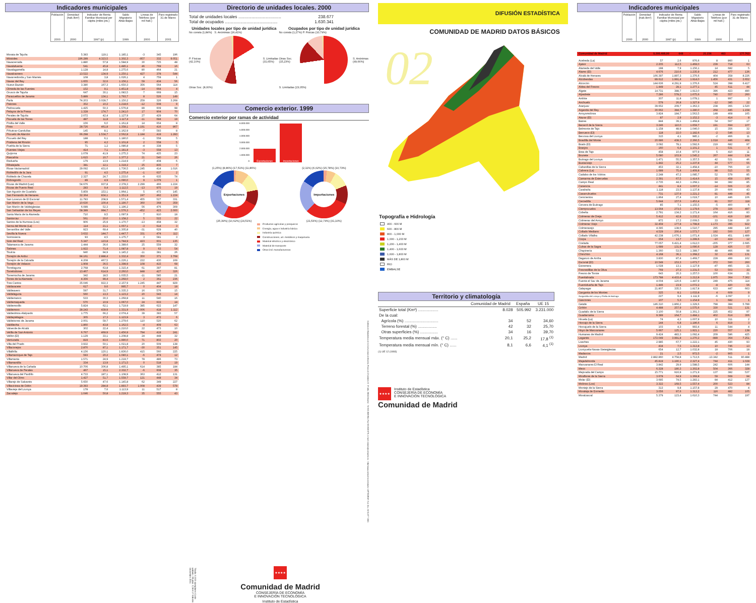Indicadores municipales
| | Población 2000 | Densidad (hab./km²) 2000 | Indicador de Renta Familiar Municipal per cápita (miles pts.) 1997 (p) | Saldo Migratorio Altas-Bajas 1999 | Líneas de Teléfono (por mil hab.) 2000 | Paro registrado 31 de Marzo 2001 |
| --- | --- | --- | --- | --- | --- | --- |
| Morata de Tajuña | 5.383 | 119,1 | 1.185,1 | -3 | 345 | 196 |
| Móstoles | 196.289 | 4.323,5 | 1.302,3 | -957 | 332 | 9.051 |
| Navacerrada | 1.880 | 57,8 | 1.584,9 | 30 | 725 | 48 |
| Navalafuente | 541 | 45,8 | 1.485,1 | 46 | 769 | 16 |
| Navalagamella | 1.128 | 14,8 | 1.275,6 | 80 | 464 | 21 |
| Navalcarnero | 13.522 | 134,9 | 1.250,1 | 427 | 378 | 544 |
| Navarredonda y San Mamés | 108 | 3,8 | 1.026,1 | 4 | 759 | 1 |
| Navas del Rey | 1.655 | 32,6 | 1.156,1 | 59 | 434 | 56 |
| Nuevo Baztán | 3.380 | 167,3 | 1.650,3 | 356 | 564 | 114 |
| Olmeda de las Fuentes | 152 | 9,1 | 1.451,8 | -14 | 664 | 4 |
| Orusco de Tajuña | 647 | 30,1 | 1.083,5 | 7 | 669 | 15 |
| Paracuellos de Jarama | 5.889 | 134,1 | 1.793,7 | 8 | 526 | 149 |
| Parla | 74.203 | 3.028,7 | 1.150,2 | 259 | 326 | 3.268 |
| Patones | 352 | 10,2 | 1.218,6 | -12 | 508 | 9 |
| Pedrezuela | 1.425 | 50,3 | 1.576,8 | 89 | 609 | 98 |
| Pelayos de la Presa | 1.328 | 174,7 | 1.241,0 | 17 | 904 | 70 |
| Perales de Tajuña | 2.072 | 42,4 | 1.127,9 | 27 | 429 | 64 |
| Pezuela de las Torres | 487 | 11,8 | 1.117,4 | -11 | 694 | 19 |
| Pinilla del Valle | 156 | 6,0 | 1.161,8 | 14 | 654 | 8 |
| Pinto | 28.726 | 461,8 | 1.358,1 | 1.191 | 416 | 867 |
| Piñuécar-Gandullas | 145 | 8,1 | 1.162,9 | -7 | 593 | 8 |
| Pozuelo de Alarcón | 66.298 | 1.534,7 | 2.562,8 | 1.184 | 419 | 1.283 |
| Pozuelo del Rey | 188 | 6,1 | 1.180,0 | -1 | 558 | 5 |
| Prádena del Rincón | 95 | 4,2 | 1.101,8 | 2 | 558 | 5 |
| Puebla de la Sierra | 71 | 1,2 | 1.086,8 | -4 | 338 | 5 |
| Puentes Viejas | 414 | 7,1 | 1.181,8 | -3 | 558 | 13 |
| Quijorna | 1.078 | 41,9 | 1.275,3 | 74 | 425 | 23 |
| Rascafría | 1.615 | 10,7 | 1.377,2 | 21 | 540 | 26 |
| Redueña | 179 | 13,9 | 1.214,9 | -7 | 408 | 6 |
| Ribatejada | 381 | 12,1 | 1.319,2 | 25 | 835 | 7 |
| Rivas-Vaciamadrid | 29.092 | 431,6 | 1.736,5 | 1.245 | 414 | 1.016 |
| Robledillo de la Jara | 91 | 4,5 | 1.275,4 | -1 | 637 | 2 |
| Robledo de Chavela | 2.327 | 24,7 | 1.233,0 | -9 | 635 | 74 |
| Robregordo | 89 | 4,9 | 1.090,0 | 9 | 1.079 | 1 |
| Rozas de Madrid (Las) | 54.676 | 937,8 | 2.378,3 | 2.299 | 466 | 1.224 |
| Rozas de Puerto Real | 283 | 9,4 | 1.112,5 | -13 | 975 | 19 |
| San Agustín de Guadalix | 5.859 | 153,1 | 1.964,1 | 5 | 472 | 145 |
| San Fernando de Henares | 32.364 | 834,1 | 1.351,9 | 247 | 462 | 1.224 |
| San Lorenzo de El Escorial | 11.783 | 208,9 | 1.571,4 | 455 | 527 | 331 |
| San Martín de la Vega | 10.630 | 100,4 | 1.190,7 | 360 | 368 | 359 |
| San Martín de Valdeiglesias | 6.089 | 52,3 | 1.196,2 | 56 | 476 | 309 |
| San Sebastián de los Reyes | 58.389 | 994,7 | 1.576,3 | -452 | 423 | 2.000 |
| Santa María de la Alameda | 710 | 9,5 | 1.097,9 | 7 | 910 | 18 |
| Santorcaz | 561 | 20,0 | 1.158,2 | 5 | 522 | 22 |
| Santos de la Humosa (Los) | 906 | 25,9 | 1.170,7 | -13 | 458 | 32 |
| Serna del Monte (La) | 114 | 21,1 | 1.057,1 | -3 | 614 | 3 |
| Serranillos del Valle | 923 | 69,4 | 1.305,8 | -31 | 629 | 40 |
| Sevilla la Nueva | 3.632 | 144,7 | 1.447,7 | 331 | 474 | 112 |
| Somosierra | 93 | 4,5 | 1.175,7 | 3 | 581 | 3 |
| Soto del Real | 5.347 | 123,8 | 1.744,9 | 423 | 601 | 135 |
| Talamanca de Jarama | 1.444 | 36,6 | 1.389,6 | 25 | 559 | 32 |
| Tielmes | 1.922 | 71,4 | 1.087,8 | 9 | 63 | 54 |
| Titulcia | 940 | 94,9 | 1.145,2 | -11 | 381 | 26 |
| Torrejón de Ardoz | 94.161 | 2.888,4 | 1.332,4 | 350 | 371 | 3.768 |
| Torrejón de la Calzada | 4.208 | 467,5 | 1.226,1 | 222 | 430 | 169 |
| Torrejón de Velasco | 1.908 | 36,5 | 1.398,9 | 108 | 415 | 68 |
| Torrelaguna | 2.768 | 63,8 | 1.315,4 | 61 | 397 | 81 |
| Torrelodones | 13.467 | 614,9 | 2.260,0 | 848 | 427 | 326 |
| Torremocha de Jarama | 342 | 18,5 | 1.035,5 | -11 | 585 | 21 |
| Torres de la Alameda | 4.356 | 99,4 | 1.269,0 | 2 | 361 | 236 |
| Tres Cantos | 35.046 | 922,3 | 2.157,9 | 1.245 | 447 | 829 |
| Valdaracete | 617 | 9,6 | 995,7 | 0 | 404 | 18 |
| Valdeavero | 597 | 31,7 | 1.335,3 | 16 | 576 | 15 |
| Valdelaguna | 560 | 13,3 | 1.123,2 | 20 | 543 | 14 |
| Valdemanco | 533 | 30,3 | 1.269,8 | 11 | 540 | 16 |
| Valdemaqueda | 570 | 10,9 | 1.067,0 | 24 | 633 | 18 |
| Valdemorillo | 5.824 | 62,1 | 1.719,9 | 385 | 622 | 147 |
| Valdemoro | 28.243 | 439,9 | 1.331,9 | 2.006 | 418 | 1.112 |
| Valdeolmos-Alalpardo | 1.775 | 66,2 | 2.074,4 | 39 | 393 | 57 |
| Valdepiélagos | 305 | 17,3 | 1.123,9 | 3 | 472 | 6 |
| Valdetorres de Jarama | 2.001 | 59,7 | 1.279,6 | 110 | 520 | 62 |
| Valdilecha | 1.860 | 43,8 | 1.162,5 | -4 | 409 | 63 |
| Valverde de Alcalá | 302 | 22,4 | 1.210,0 | 22 | 473 | 10 |
| Velilla de San Antonio | 6.767 | 469,9 | 1.456,9 | 794 | 419 | 241 |
| Vellón (El) | 1.129 | 33,1 | 1.208,8 | 24 | 448 | 32 |
| Venturada | 819 | 83,6 | 1.990,0 | 71 | 802 | 20 |
| Villa del Prado | 3.932 | 50,1 | 1.021,8 | 20 | 509 | 138 |
| Villaconejos | 2.870 | 87,1 | 1.171,7 | -30 | 351 | 145 |
| Villalbilla | 4.156 | 120,1 | 1.836,0 | 415 | 560 | 225 |
| Villamanrique de Tajo | 593 | 20,2 | 1.040,1 | -6 | 474 | 12 |
| Villamanta | 1.571 | 24,9 | 1.219,7 | 78 | 486 | 73 |
| Villamantilla | 334 | 13,9 | 1.171,5 | 0 | 518 | 19 |
| Villanueva de la Cañada | 10.706 | 306,8 | 1.495,1 | 614 | 385 | 184 |
| Villanueva de Perales | 467 | 15,1 | 2.332,7 | -6 | 608 | 35 |
| Villanueva del Pardillo | 4.733 | 187,1 | 1.108,9 | 363 | 412 | 131 |
| Villar del Olmo | 1.427 | 51,7 | 1.559,7 | 121 | 448 | 34 |
| Villarejo de Salvanés | 5.650 | 47,6 | 1.145,8 | 62 | 349 | 227 |
| Villaviciosa de Odón | 19.393 | 284,8 | 1.893,7 | 1.008 | 439 | 578 |
| Villavieja del Lozoya | 178 | 7,6 | 1.113,9 | 11 | 517 | 8 |
| Zarzalejo | 1.046 | 50,8 | 1.219,3 | 35 | 555 | 43 |
Directorio de unidades locales. 2000
Total de unidades locales .................................... 238.677
Total de ocupados ............................................ 1.630.341
Unidades locales por tipo de unidad jurídica
No consta (1,84%) S. Anónimas (16,41%)
P. Físicas (42,10%)
S. Limitadas (31,65%)
Otras Soc. (8,00%)
Ocupados por tipo de unidad jurídica
No consta (1,27%) P. Físicas (10,79%)
Otras Soc. (15,23%)
S. Anónimas (49,66%)
S. Limitadas (23,05%)
Comercio exterior. 1999
Comercio exterior por ramas de actividad
6.000.000
5.000.000
4.000.000
3.000.000
2.000.000
1.000.000
0
Exportaciones
Importaciones
(1,25%) (8,86%) (17,51%) (11,86%)
Exportaciones
(25,39%) (10,62%) (24,51%)
(2,11%) (6,02%) (15,78%) (10,73%)
Importaciones
(21,53%) (12,73%) (31,10%)
Productos agrícolas y pesqueros
Energía, agua e industria básica
Industria química
Construcciones, art. metálicos y maquinaria
Material eléctrico y electrónico
Material de transporte
Otras ind. manufactureras
Tirada: 5.000 ejemplares Coste unitario: 38 ptas. 0,34 € 1ª Edición: Diciembre 2001
★★★★
Comunidad de Madrid
CONSEJERÍA DE ECONOMÍA
E INNOVACIÓN TECNOLÓGICA
Instituto de Estadística
Instituto de Estadística de la Comunidad de Madrid, Plaza de Chamberí, 8 - 5ª plta. 28010 Madrid - Tel 915 809 950, Fax 915 809 979, e-mail: estadis@comadrid.es - http://www.comadrid.es/estadis / ARTEGRAF, S.A. D.L.: M-51.877-2001
DIFUSIÓN ESTADÍSTICA
COMUNIDAD DE MADRID DATOS BÁSICOS
02
Topografía e Hidrología
400 - 600 M
600 - 800 M
800 - 1,000 M
1,000 - 1,200 M
1,200 - 1,400 M
1,400 - 1,600 M
1,600 - 1,800 M
MÁS DE 1,800 M
RIO
EMBALSE
Territorio y climatología
| | Comunidad de Madrid | España | UE 15 |
| Superficie total (Km²) .................. | 8.028 | 505.992 | 3.231.000 |
| De la cual: | | | |
| Agrícola (%) .............................. | 34 | 52 | 34,60 |
| Terreno forestal (%) ................. | 42 | 32 | 25,70 |
| Otras superficies (%) ................ | 34 | 16 | 39,70 |
| Temperatura media mensual máx. (° C) ...... | 20,1 | 25,2 | 17,8 <sup>(1)</sup> |
| Temperatura media mensual mín. (° C) ...... | 8,1 | 6,6 | 4,1 <sup>(1)</sup> |
(1) UE 12 (1993)
★★★★
Instituto de Estadística
CONSEJERÍA DE ECONOMÍA
E INNOVACIÓN TECNOLÓGICA
Comunidad de Madrid
Indicadores municipales
| | Población 2000 | Densidad (hab./km²) 2000 | Indicador de Renta Familiar Municipal per cápita (miles pts.) 1997 (p) | Saldo Migratorio Altas-Bajas 1999 | Líneas de Teléfono (por mil hab.) 2000 | Paro registrado 31 de Marzo 2001 |
| --- | --- | --- | --- | --- | --- | --- |
| Comunidad de Madrid | 5.205.408,00 | 648 | - | 21.236 | 463 | 177.763 |
| Acebeda (La) | 57 | 2,6 | 976,6 | 8 | 860 | 1 |
| Ajalvir | 2.205 | 112,5 | 1.469,0 | 239 | 718 | 63 |
| Alameda del Valle | 198 | 7,9 | 1.156,1 | 14 | 682 | 5 |
| Alamo (El) | 4.676 | 210,6 | 1.235,9 | 212 | 477 | 136 |
| Alcalá de Henares | 166.397 | 1.897,3 | 1.376,6 | 404 | 358 | 8.226 |
| Alcobendas | 89.612 | 1.991,4 | 1.914,0 | 1.456 | 431 | 2.652 |
| Alcorcón | 144.636 | 4.291,9 | 1.376,6 | 524 | 398 | 6.417 |
| Aldea del Fresno | 1.449 | 28,1 | 1.277,1 | 45 | 611 | 44 |
| Algete | 14.731 | 388,7 | 1.913,0 | 396 | 423 | 490 |
| Alpedrete | 7.286 | 578,2 | 1.675,6 | 740 | 557 | 260 |
| Ambite | 307 | 11,8 | 1.078,1 | 1 | 997 | 3 |
| Anchuelo | 579 | 26,8 | 1.327,9 | -12 | 385 | 22 |
| Aranjuez | 39.652 | 209,7 | 1.363,3 | 238 | 365 | 1.520 |
| Arganda del Rey | 30.662 | 384,7 | 1.280,0 | 268 | 445 | 1.158 |
| Arroyomolinos | 3.824 | 184,7 | 1.563,5 | 148 | 408 | 165 |
| Atazar (El) | 87 | 2,9 | 1.152,2 | -3 | 414 | 8 |
| Batres | 844 | 39,1 | 1.468,8 | 54 | 567 | 17 |
| Becerril de la Sierra | 3.246 | 110,0 | 1.659,7 | 191 | 694 | 107 |
| Belmonte de Tajo | 1.158 | 48,9 | 1.046,0 | 15 | 356 | 32 |
| Berrueco (El) | 118 | 22,0 | 1.182,6 | -2 | 546 | 13 |
| Berzosa del Lozoya | 315 | 4,1 | 985,1 | -2 | 466 | 11 |
| Boadilla del Monte | 20.686 | 438,3 | 2.366,5 | 1.018 | 446 | 468 |
| Boalo (El) | 3.092 | 78,1 | 1.592,6 | 219 | 682 | 97 |
| Braojos | 160 | 6,4 | 1.101,2 | 1 | 531 | 4 |
| Brea de Tajo | 458 | 10,4 | 977,9 | 5 | 410 | 11 |
| Brunete | 5.080 | 103,9 | 1.545,2 | 267 | 444 | 134 |
| Buitrago del Lozoya | 1.471 | 55,5 | 1.357,5 | 42 | 521 | 46 |
| Bustarviejo | 1.442 | 25,2 | 1.237,8 | 44 | 577 | 55 |
| Cabanillas de la Sierra | 453 | 32,1 | 1.458,4 | -10 | 766 | 10 |
| Cabrera (La) | 1.689 | 75,4 | 1.409,8 | 88 | 515 | 55 |
| Cadalso de los Vidrios | 2.248 | 47,2 | 1.085,7 | 52 | 579 | 85 |
| Camarma de Esteruelas | 2.391 | 67,5 | 1.414,6 | 15 | 458 | 106 |
| Campo Real | 2.735 | 44,3 | 1.268,1 | 94 | 382 | 85 |
| Canencia | 441 | 8,4 | 1.007,2 | -14 | 506 | 15 |
| Carabaña | 1.118 | 23,5 | 1.137,8 | 20 | 606 | 43 |
| Casarrubuelos | 731 | 137,9 | 1.221,2 | 81 | 449 | 45 |
| Cenicientos | 1.864 | 27,4 | 1.019,7 | 10 | 446 | 106 |
| Cercedilla | 5.644 | 157,6 | 1.453,4 | 81 | 557 | 118 |
| Cervera de Buitrago | 85 | 7,1 | 1.155,5 | -5 | 400 | 6 |
| Ciempozuelos | 13.564 | 273,5 | 1.179,6 | 278 | 326 | 497 |
| Cobeña | 2.791 | 134,2 | 1.171,4 | 164 | 416 | 83 |
| Colmenar de Oreja | 5.412 | 42,8 | 1.232,2 | -101 | 419 | 180 |
| Colmenar del Arroyo | 872 | 17,2 | 2.009,5 | 33 | 538 | 20 |
| Colmenar Viejo | 32.459 | 177,8 | 1.798,8 | 1.173 | 395 | 922 |
| Colmenarejo | 4.395 | 138,6 | 1.510,7 | 295 | 448 | 140 |
| Collado Mediano | 4.529 | 200,4 | 1.573,7 | 192 | 500 | 127 |
| Collado Villalba | 42.238 | 1.676,1 | 1.071,4 | 1.024 | 451 | 1.489 |
| Corpa | 354 | 13,7 | 1.299,6 | -10 | 424 | 12 |
| Coslada | 77.057 | 6.421,4 | 1.612,0 | -205 | 377 | 2.695 |
| Cubas de la Sagra | 1.689 | 131,9 | 1.090,6 | 128 | 426 | 57 |
| Chapinería | 1.360 | 53,5 | 1.389,7 | 48 | 466 | 98 |
| Chinchón | 4.168 | 36,1 | 1.368,2 | 32 | 436 | 131 |
| Daganzo de Arriba | 3.830 | 87,4 | 1.469,7 | 228 | 499 | 162 |
| Escorial (El) | 10.549 | 153,3 | 1.673,7 | 372 | 560 | 260 |
| Estremera | 1.028 | 13,1 | 1.127,8 | -47 | 495 | 21 |
| Fresnedillas de la Oliva | 769 | 27,3 | 1.231,5 | 53 | 503 | 33 |
| Fresno de Torote | 643 | 20,3 | 1.257,0 | 100 | 634 | 21 |
| Fuenlabrada | 173.788 | 4.433,4 | 1.212,8 | 1.975 | 364 | 7.362 |
| Fuente el Saz de Jarama | 4.004 | 120,6 | 1.447,9 | 249 | 475 | 114 |
| Fuentidueña de Tajo | 1.446 | 23,9 | 1.072,2 | -8 | 420 | 56 |
| Galapagar | 21.807 | 335,5 | 1.817,8 | 633 | 447 | 663 |
| Garganta de los Montes | 325 | 8,1 | 1.033,8 | 4 | 609 | 9 |
| Gargantilla del Lozoya y Pinilla de Buitrago | 227 | 9,4 | 1.111,9 | -6 | 1.097 | 3 |
| Gascones | 107 | 5,3 | 1.154,9 | 1 | 682 | 1 |
| Getafe | 146.310 | 1.866,2 | 1.329,6 | 798 | 384 | 5.789 |
| Griñón | 4.488 | 257,9 | 1.575,6 | 330 | 521 | 131 |
| Guadalix de la Sierra | 3.100 | 50,8 | 1.301,3 | 225 | 452 | 97 |
| Guadarrama | 9.389 | 164,7 | 1.484,1 | 402 | 614 | 306 |
| Hiruela (La) | 74 | 4,3 | 1.007,9 | 10 | 311 | 2 |
| Horcajo de la Sierra | 144 | 6,8 | 1.186,6 | 6 | 819 | 3 |
| Horcajuelo de la Sierra | 103 | 4,3 | 993,4 | 11 | 544 | 4 |
| Hoyo de Manzanares | 5.667 | 125,1 | 1.921,1 | 220 | 557 | 138 |
| Humanes de Madrid | 9.424 | 483,3 | 1.092,4 | 209 | 586 | 425 |
| Leganés | 172.049 | 3.991,8 | 1.270,2 | -989 | 364 | 7.251 |
| Loeches | 2.985 | 67,7 | 1.222,1 | 45 | 430 | 93 |
| Lozoya | 434 | 7,5 | 1.313,8 | 10 | 746 | 13 |
| Lozoyuela-Navas-Sieteiglesias | 654 | 12,7 | 1.032,8 | 18 | 706 | 18 |
| Madarcos | 21 | 2,5 | 972,5 | -2 | 905 | 1 |
| Madrid | 2.882.860 | 4.758,8 | 1.713,6 | -13.342 | 511 | 90.488 |
| Majadahonda | 45.819 | 1.190,1 | 2.327,4 | 744 | 411 | 1.028 |
| Manzanares El Real | 3.842 | 29,9 | 1.588,5 | 242 | 606 | 144 |
| Meco | 6.328 | 180,3 | 1.302,8 | 504 | 366 | 328 |
| Mejorada del Campo | 15.771 | 916,9 | 1.271,9 | 137 | 382 | 537 |
| Miraflores de la Sierra | 3.678 | 64,9 | 1.369,8 | 59 | 569 | 94 |
| Molar (El) | 3.695 | 74,5 | 1.283,1 | 84 | 412 | 127 |
| Molinos (Los) | 3.322 | 169,5 | 1.557,4 | 200 | 523 | 84 |
| Montejo de la Sierra | 313 | 9,8 | 1.157,8 | 29 | 470 | 4 |
| Moraleja de Enmedio | 3.056 | 97,6 | 1.313,2 | 116 | 482 | 105 |
| Moralzarzal | 5.379 | 123,4 | 1.610,3 | 744 | 553 | 197 |